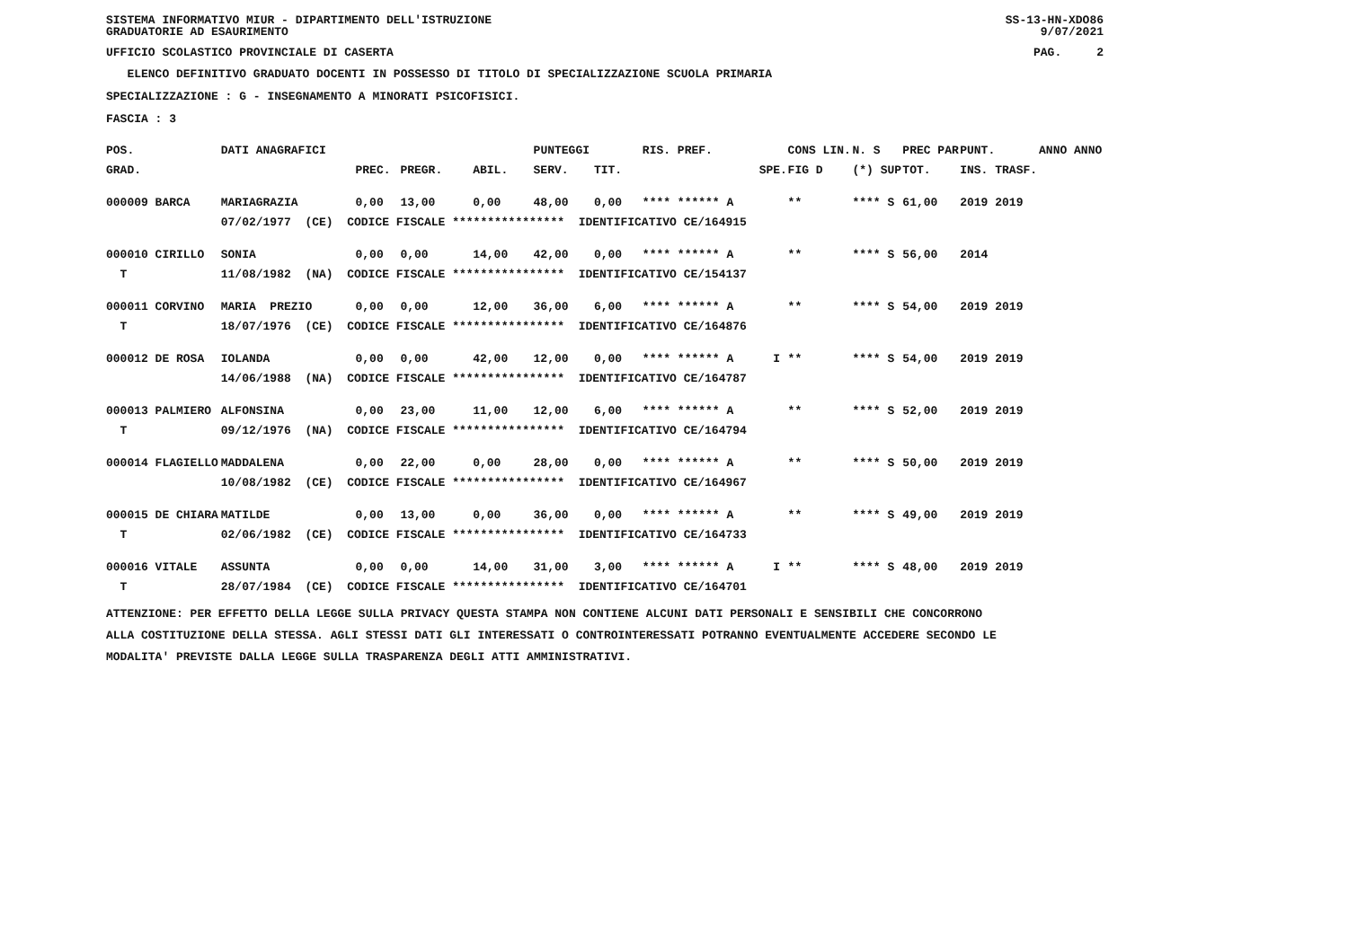SISTEMA INFORMATIVO MIUR - DIPARTIMENTO DELL'ISTRUZIONE
GRADUATORIE AD ESAURIMENTO SS-13-HN-XDO86
9/07/2021
UFFICIO SCOLASTICO PROVINCIALE DI CASERTA PAG. 2
ELENCO DEFINITIVO GRADUATO DOCENTI IN POSSESSO DI TITOLO DI SPECIALIZZAZIONE SCUOLA PRIMARIA
SPECIALIZZAZIONE : G - INSEGNAMENTO A MINORATI PSICOFISICI.
FASCIA : 3
| POS. | DATI ANAGRAFICI | | | PUNTEGGI | | | | RIS. PREF. | | CONS LIN. | N. S | PREC PAR | PUNT. | ANNO ANNO |
| --- | --- | --- | --- | --- | --- | --- | --- | --- | --- | --- | --- | --- | --- | --- |
| GRAD. | | | PREC. | PREGR. | ABIL. | SERV. | TIT. | | SPE. | FIG D | (*) SUP | TOT. | INS. TRASF. | |
| 000009 BARCA | | MARIAGRAZIA | 0,00 | 13,00 | 0,00 | 48,00 | 0,00 | **** ****** A | | ** | **** S | 61,00 | 2019 2019 | |
| | 07/02/1977 (CE) CODICE FISCALE **************** IDENTIFICATIVO CE/164915 | | | | | | | | | | | | | |
| 000010 CIRILLO | | SONIA | 0,00 | 0,00 | 14,00 | 42,00 | 0,00 | **** ****** A | | ** | **** S | 56,00 | 2014 | |
| T | 11/08/1982 (NA) CODICE FISCALE **************** IDENTIFICATIVO CE/154137 | | | | | | | | | | | | | |
| 000011 CORVINO | | MARIA PREZIO | 0,00 | 0,00 | 12,00 | 36,00 | 6,00 | **** ****** A | | ** | **** S | 54,00 | 2019 2019 | |
| T | 18/07/1976 (CE) CODICE FISCALE **************** IDENTIFICATIVO CE/164876 | | | | | | | | | | | | | |
| 000012 DE ROSA | | IOLANDA | 0,00 | 0,00 | 42,00 | 12,00 | 0,00 | **** ****** A | I | ** | **** S | 54,00 | 2019 2019 | |
| | 14/06/1988 (NA) CODICE FISCALE **************** IDENTIFICATIVO CE/164787 | | | | | | | | | | | | | |
| 000013 PALMIERO | | ALFONSINA | 0,00 | 23,00 | 11,00 | 12,00 | 6,00 | **** ****** A | | ** | **** S | 52,00 | 2019 2019 | |
| T | 09/12/1976 (NA) CODICE FISCALE **************** IDENTIFICATIVO CE/164794 | | | | | | | | | | | | | |
| 000014 FLAGIELLO | | MADDALENA | 0,00 | 22,00 | 0,00 | 28,00 | 0,00 | **** ****** A | | ** | **** S | 50,00 | 2019 2019 | |
| | 10/08/1982 (CE) CODICE FISCALE **************** IDENTIFICATIVO CE/164967 | | | | | | | | | | | | | |
| 000015 DE CHIARA | | MATILDE | 0,00 | 13,00 | 0,00 | 36,00 | 0,00 | **** ****** A | | ** | **** S | 49,00 | 2019 2019 | |
| T | 02/06/1982 (CE) CODICE FISCALE **************** IDENTIFICATIVO CE/164733 | | | | | | | | | | | | | |
| 000016 VITALE | | ASSUNTA | 0,00 | 0,00 | 14,00 | 31,00 | 3,00 | **** ****** A | I | ** | **** S | 48,00 | 2019 2019 | |
| T | 28/07/1984 (CE) CODICE FISCALE **************** IDENTIFICATIVO CE/164701 | | | | | | | | | | | | | |
ATTENZIONE: PER EFFETTO DELLA LEGGE SULLA PRIVACY QUESTA STAMPA NON CONTIENE ALCUNI DATI PERSONALI E SENSIBILI CHE CONCORRONO
ALLA COSTITUZIONE DELLA STESSA. AGLI STESSI DATI GLI INTERESSATI O CONTROINTERESSATI POTRANNO EVENTUALMENTE ACCEDERE SECONDO LE
MODALITA' PREVISTE DALLA LEGGE SULLA TRASPARENZA DEGLI ATTI AMMINISTRATIVI.